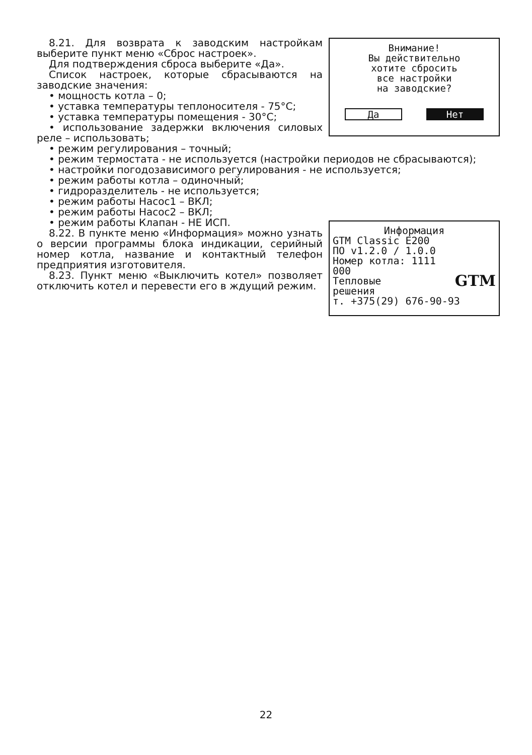Внимание!
Вы действительно
хотите сбросить
все настройки
на заводские?
Да Нет
8.21. Для возврата к заводским настройкам выберите пункт меню «Сброс настроек».
Для подтверждения сброса выберите «Да».
Список настроек, которые сбрасываются на заводские значения:
• мощность котла – 0;
• уставка температуры теплоносителя - 75°C;
• уставка температуры помещения - 30°C;
• использование задержки включения силовых реле – использовать;
• режим регулирования – точный;
• режим термостата - не используется (настройки периодов не сбрасываются);
• настройки погодозависимого регулирования - не используется;
• режим работы котла – одиночный;
• гидроразделитель - не используется;
• режим работы Насос1 – ВКЛ;
• режим работы Насос2 – ВКЛ;
Информация
GTM Classic E200
ПО v1.2.0 / 1.0.0
Номер котла: 1111
000
Тепловые GTM
решения
т. +375(29) 676-90-93
• режим работы Клапан - НЕ ИСП.
8.22. В пункте меню «Информация» можно узнать о версии программы блока индикации, серийный номер котла, название и контактный телефон предприятия изготовителя.
8.23. Пункт меню «Выключить котел» позволяет отключить котел и перевести его в ждущий режим.
22